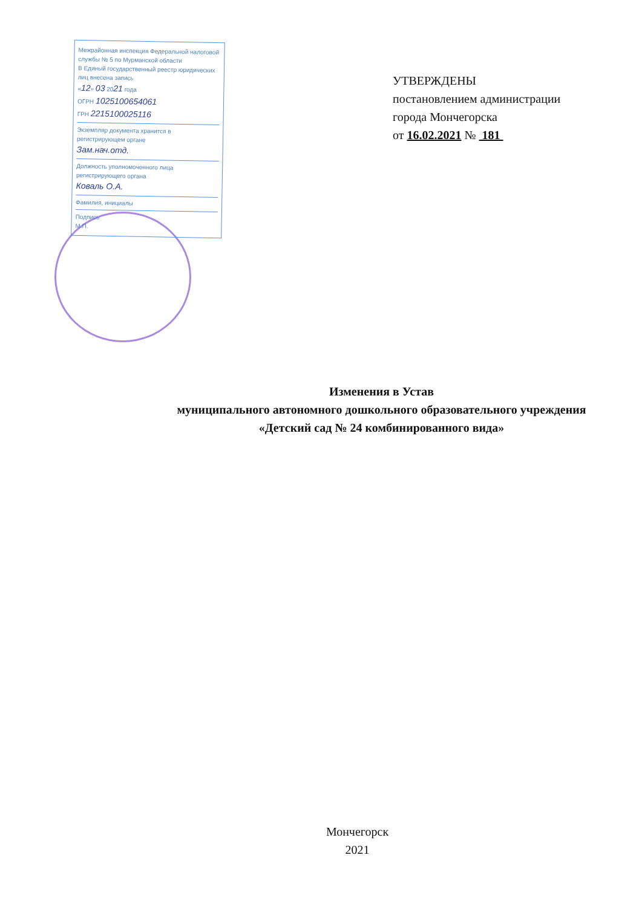Межрайонная инспекция Федеральной налоговой службы № 5 по Мурманской области
В Единый государственный реестр юридических лиц внесена запись
«12» 03 2021 года
ОГРН 1025100654061
ГРН 2215100025116
Экземпляр документа хранится в регистрирующем органе
Зам.нач.отд.
Должность уполномоченного лица регистрирующего органа
Коваль О.А.
Фамилия, инициалы
Подпись
М.П.
УТВЕРЖДЕНЫ
постановлением администрации
города Мончегорска
от 16.02.2021 № 181
Изменения в Устав
муниципального автономного дошкольного образовательного учреждения
«Детский сад № 24 комбинированного вида»
Мончегорск
2021